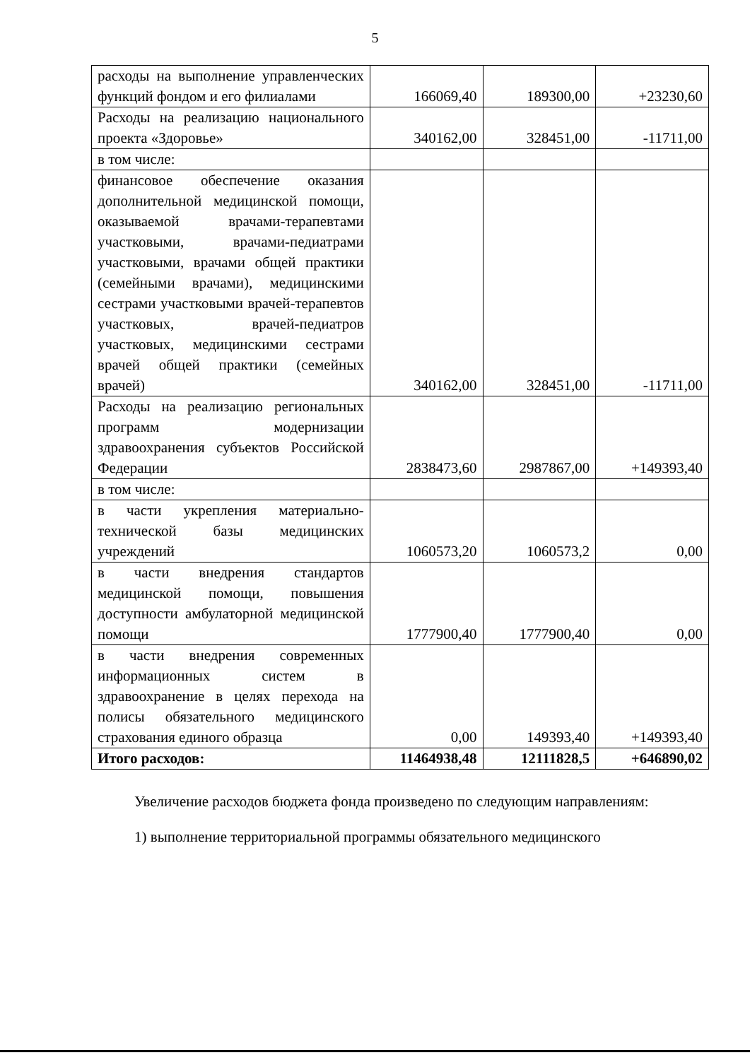5
| расходы на выполнение управленческих функций фондом и его филиалами | 166069,40 | 189300,00 | +23230,60 |
| Расходы на реализацию национального проекта «Здоровье» | 340162,00 | 328451,00 | -11711,00 |
| в том числе: | | | |
| финансовое обеспечение оказания дополнительной медицинской помощи, оказываемой врачами-терапевтами участковыми, врачами-педиатрами участковыми, врачами общей практики (семейными врачами), медицинскими сестрами участковыми врачей-терапевтов участковых, врачей-педиатров участковых, медицинскими сестрами врачей общей практики (семейных врачей) | 340162,00 | 328451,00 | -11711,00 |
| Расходы на реализацию региональных программ модернизации здравоохранения субъектов Российской Федерации | 2838473,60 | 2987867,00 | +149393,40 |
| в том числе: | | | |
| в части укрепления материально-технической базы медицинских учреждений | 1060573,20 | 1060573,2 | 0,00 |
| в части внедрения стандартов медицинской помощи, повышения доступности амбулаторной медицинской помощи | 1777900,40 | 1777900,40 | 0,00 |
| в части внедрения современных информационных систем в здравоохранение в целях перехода на полисы обязательного медицинского страхования единого образца | 0,00 | 149393,40 | +149393,40 |
| Итого расходов: | 11464938,48 | 12111828,5 | +646890,02 |
Увеличение расходов бюджета фонда произведено по следующим направлениям:
1) выполнение территориальной программы обязательного медицинского